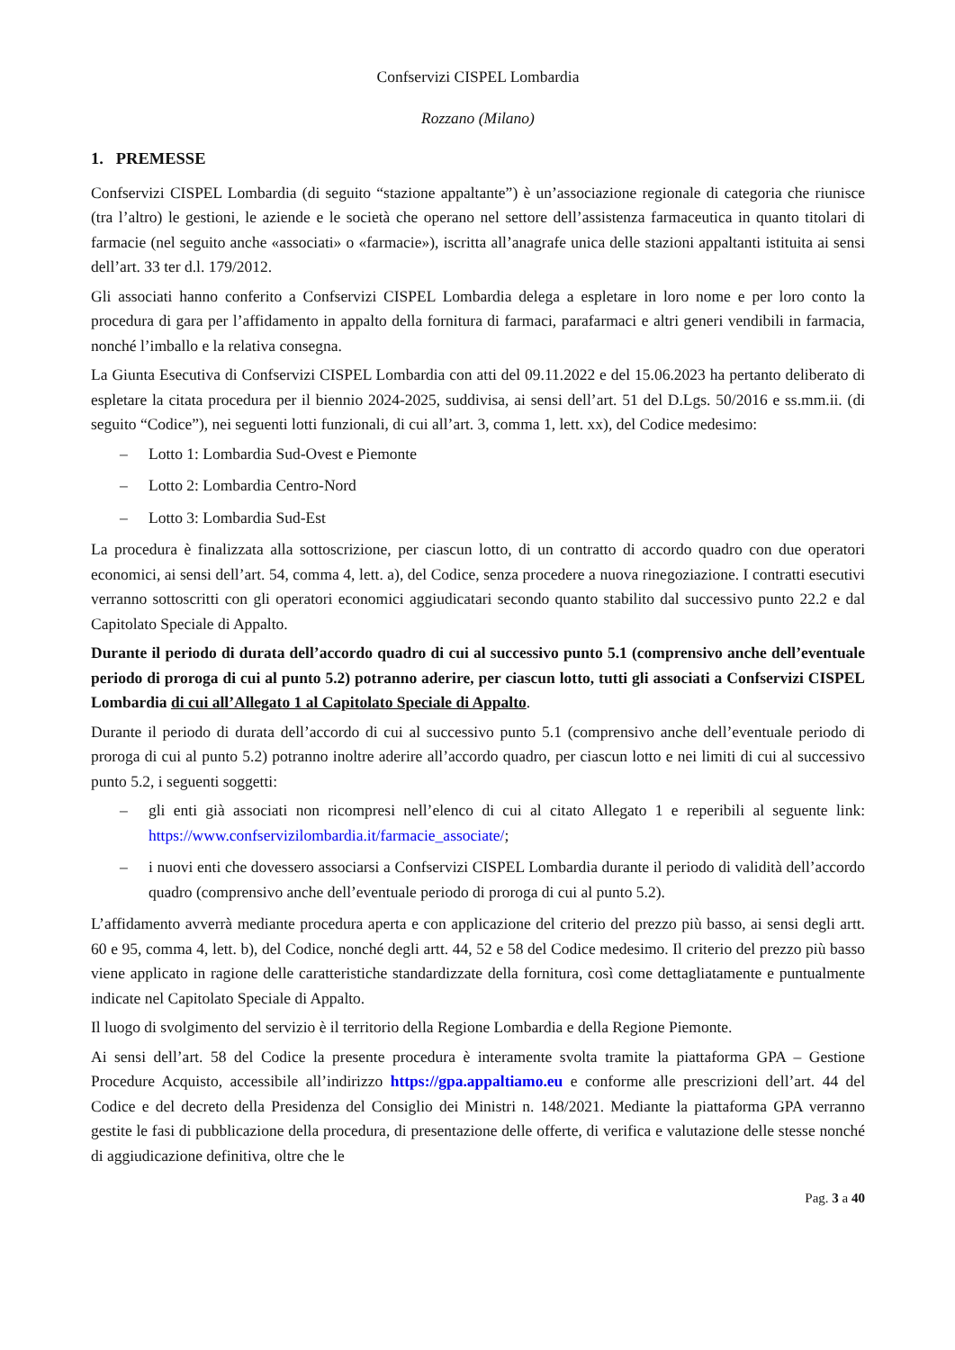Confservizi CISPEL Lombardia
Rozzano (Milano)
1. PREMESSE
Confservizi CISPEL Lombardia (di seguito “stazione appaltante”) è un’associazione regionale di categoria che riunisce (tra l’altro) le gestioni, le aziende e le società che operano nel settore dell’assistenza farmaceutica in quanto titolari di farmacie (nel seguito anche «associati» o «farmacie»), iscritta all’anagrafe unica delle stazioni appaltanti istituita ai sensi dell’art. 33 ter d.l. 179/2012.
Gli associati hanno conferito a Confservizi CISPEL Lombardia delega a espletare in loro nome e per loro conto la procedura di gara per l’affidamento in appalto della fornitura di farmaci, parafarmaci e altri generi vendibili in farmacia, nonché l’imballo e la relativa consegna.
La Giunta Esecutiva di Confservizi CISPEL Lombardia con atti del 09.11.2022 e del 15.06.2023 ha pertanto deliberato di espletare la citata procedura per il biennio 2024-2025, suddivisa, ai sensi dell’art. 51 del D.Lgs. 50/2016 e ss.mm.ii. (di seguito “Codice”), nei seguenti lotti funzionali, di cui all’art. 3, comma 1, lett. xx), del Codice medesimo:
– Lotto 1: Lombardia Sud-Ovest e Piemonte
– Lotto 2: Lombardia Centro-Nord
– Lotto 3: Lombardia Sud-Est
La procedura è finalizzata alla sottoscrizione, per ciascun lotto, di un contratto di accordo quadro con due operatori economici, ai sensi dell’art. 54, comma 4, lett. a), del Codice, senza procedere a nuova rinegoziazione. I contratti esecutivi verranno sottoscritti con gli operatori economici aggiudicatari secondo quanto stabilito dal successivo punto 22.2 e dal Capitolato Speciale di Appalto.
Durante il periodo di durata dell’accordo quadro di cui al successivo punto 5.1 (comprensivo anche dell’eventuale periodo di proroga di cui al punto 5.2) potranno aderire, per ciascun lotto, tutti gli associati a Confservizi CISPEL Lombardia di cui all’Allegato 1 al Capitolato Speciale di Appalto.
Durante il periodo di durata dell’accordo di cui al successivo punto 5.1 (comprensivo anche dell’eventuale periodo di proroga di cui al punto 5.2) potranno inoltre aderire all’accordo quadro, per ciascun lotto e nei limiti di cui al successivo punto 5.2, i seguenti soggetti:
– gli enti già associati non ricompresi nell’elenco di cui al citato Allegato 1 e reperibili al seguente link: https://www.confservizilombardia.it/farmacie_associate/;
– i nuovi enti che dovessero associarsi a Confservizi CISPEL Lombardia durante il periodo di validità dell’accordo quadro (comprensivo anche dell’eventuale periodo di proroga di cui al punto 5.2).
L’affidamento avverrà mediante procedura aperta e con applicazione del criterio del prezzo più basso, ai sensi degli artt. 60 e 95, comma 4, lett. b), del Codice, nonché degli artt. 44, 52 e 58 del Codice medesimo. Il criterio del prezzo più basso viene applicato in ragione delle caratteristiche standardizzate della fornitura, così come dettagliatamente e puntualmente indicate nel Capitolato Speciale di Appalto.
Il luogo di svolgimento del servizio è il territorio della Regione Lombardia e della Regione Piemonte.
Ai sensi dell’art. 58 del Codice la presente procedura è interamente svolta tramite la piattaforma GPA – Gestione Procedure Acquisto, accessibile all’indirizzo https://gpa.appaltiamo.eu e conforme alle prescrizioni dell’art. 44 del Codice e del decreto della Presidenza del Consiglio dei Ministri n. 148/2021. Mediante la piattaforma GPA verranno gestite le fasi di pubblicazione della procedura, di presentazione delle offerte, di verifica e valutazione delle stesse nonché di aggiudicazione definitiva, oltre che le
Pag. 3 a 40